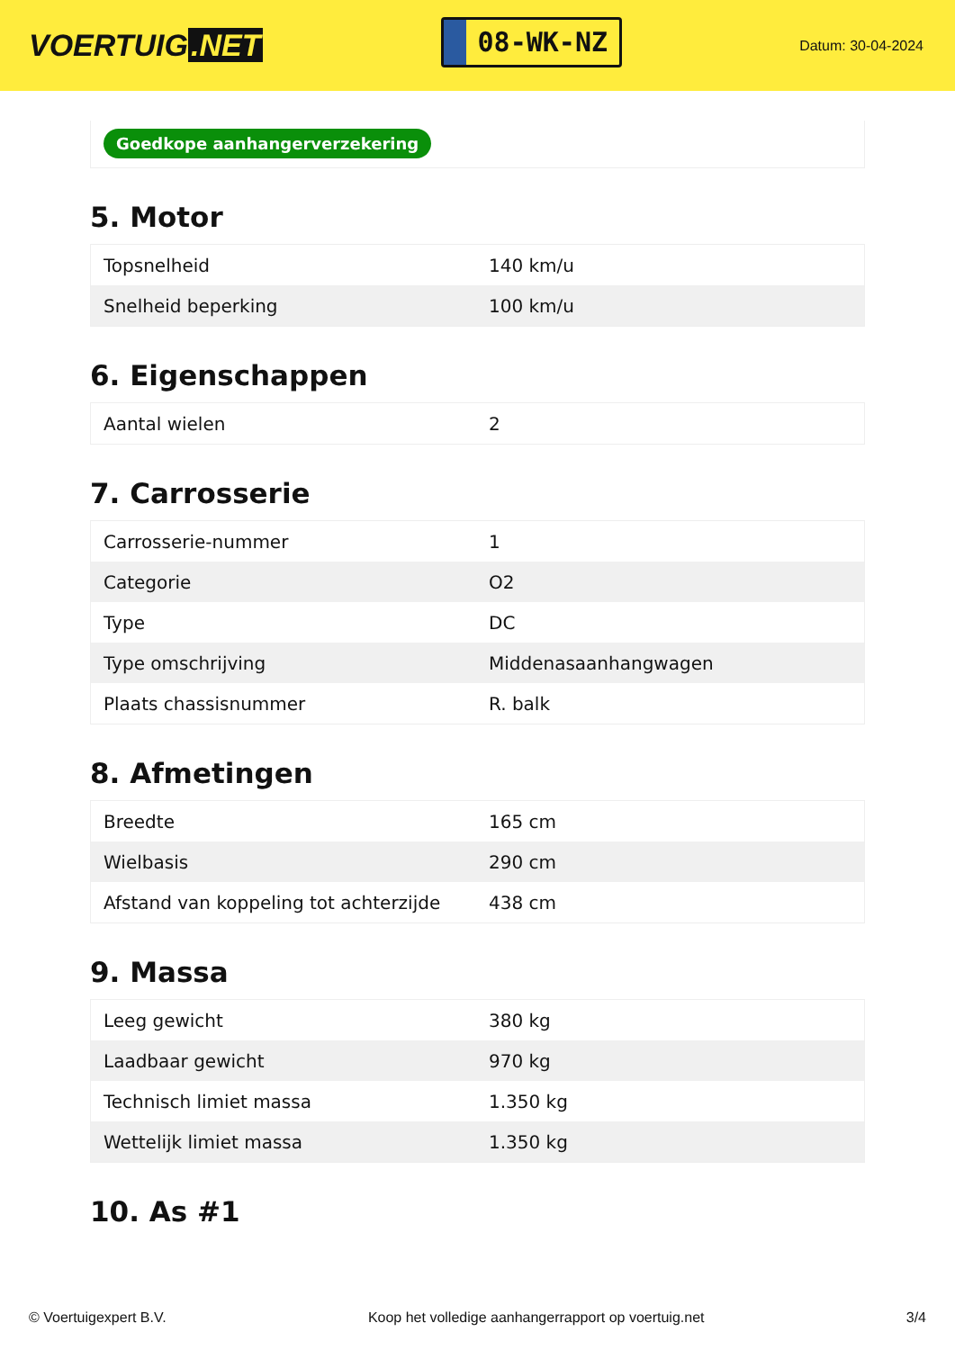VOERTUIG.NET
08-WK-NZ
Datum: 30-04-2024
Goedkope aanhangerverzekering
5. Motor
| Topsnelheid | 140 km/u |
| Snelheid beperking | 100 km/u |
6. Eigenschappen
| Aantal wielen | 2 |
7. Carrosserie
| Carrosserie-nummer | 1 |
| Categorie | O2 |
| Type | DC |
| Type omschrijving | Middenasaanhangwagen |
| Plaats chassisnummer | R. balk |
8. Afmetingen
| Breedte | 165 cm |
| Wielbasis | 290 cm |
| Afstand van koppeling tot achterzijde | 438 cm |
9. Massa
| Leeg gewicht | 380 kg |
| Laadbaar gewicht | 970 kg |
| Technisch limiet massa | 1.350 kg |
| Wettelijk limiet massa | 1.350 kg |
10. As #1
© Voertuigexpert B.V. Koop het volledige aanhangerrapport op voertuig.net 3/4